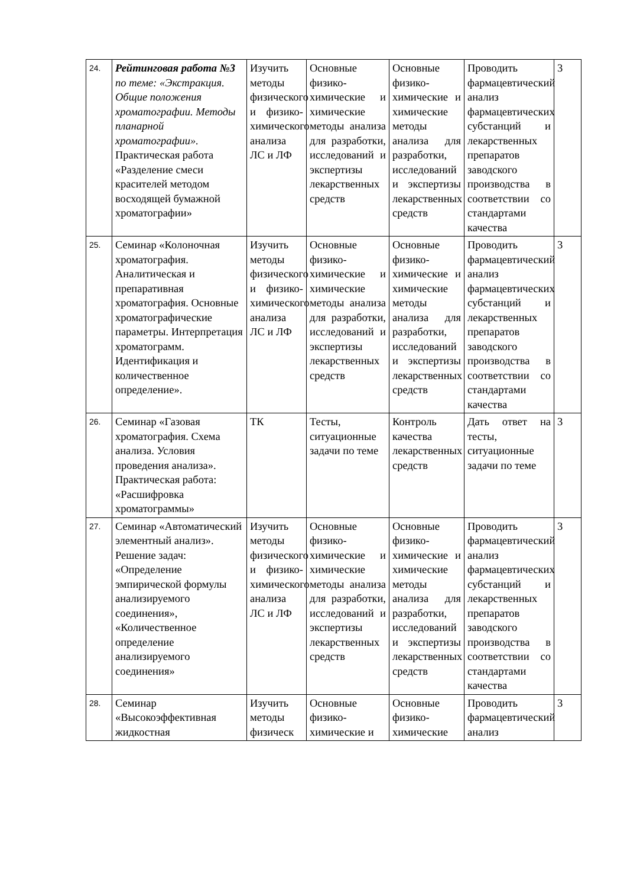| 24. | Рейтинговая работа №3 по теме: «Экстракция. Общие положения хроматографии. Методы планарной хроматографии». Практическая работа «Разделение смеси красителей методом восходящей бумажной хроматографии» | Изучить методы физического и физико-химического анализа ЛС и ЛФ | Основные физико-химические и химические методы анализа для разработки, исследований и экспертизы лекарственных средств | Основные физико-химические и химические методы анализа для разработки, исследований и экспертизы лекарственных средств | Проводить фармацевтический анализ фармацевтических субстанций и лекарственных препаратов заводского производства в соответствии со стандартами качества | 3 |
| 25. | Семинар «Колоночная хроматография. Аналитическая и препаративная хроматография. Основные хроматографические параметры. Интерпретация хроматограмм. Идентификация и количественное определение». | Изучить методы физического и физико-химического анализа ЛС и ЛФ | Основные физико-химические и химические методы анализа для разработки, исследований и экспертизы лекарственных средств | Основные физико-химические и химические методы анализа для разработки, исследований и экспертизы лекарственных средств | Проводить фармацевтический анализ фармацевтических субстанций и лекарственных препаратов заводского производства в соответствии со стандартами качества | 3 |
| 26. | Семинар «Газовая хроматография. Схема анализа. Условия проведения анализа». Практическая работа: «Расшифровка хроматограммы» | ТК | Тесты, ситуационные задачи по теме | Контроль качества лекарственных средств | Дать ответ на тесты, ситуационные задачи по теме | 3 |
| 27. | Семинар «Автоматический элементный анализ». Решение задач: «Определение эмпирической формулы анализируемого соединения», «Количественное определение анализируемого соединения» | Изучить методы физического и физико-химического анализа ЛС и ЛФ | Основные физико-химические и химические методы анализа для разработки, исследований и экспертизы лекарственных средств | Основные физико-химические и химические методы анализа для разработки, исследований и экспертизы лекарственных средств | Проводить фармацевтический анализ фармацевтических субстанций и лекарственных препаратов заводского производства в соответствии со стандартами качества | 3 |
| 28. | Семинар «Высокоэффективная жидкостная | Изучить методы физическ | Основные физико-химические и | Основные физико-химические | Проводить фармацевтический анализ | 3 |